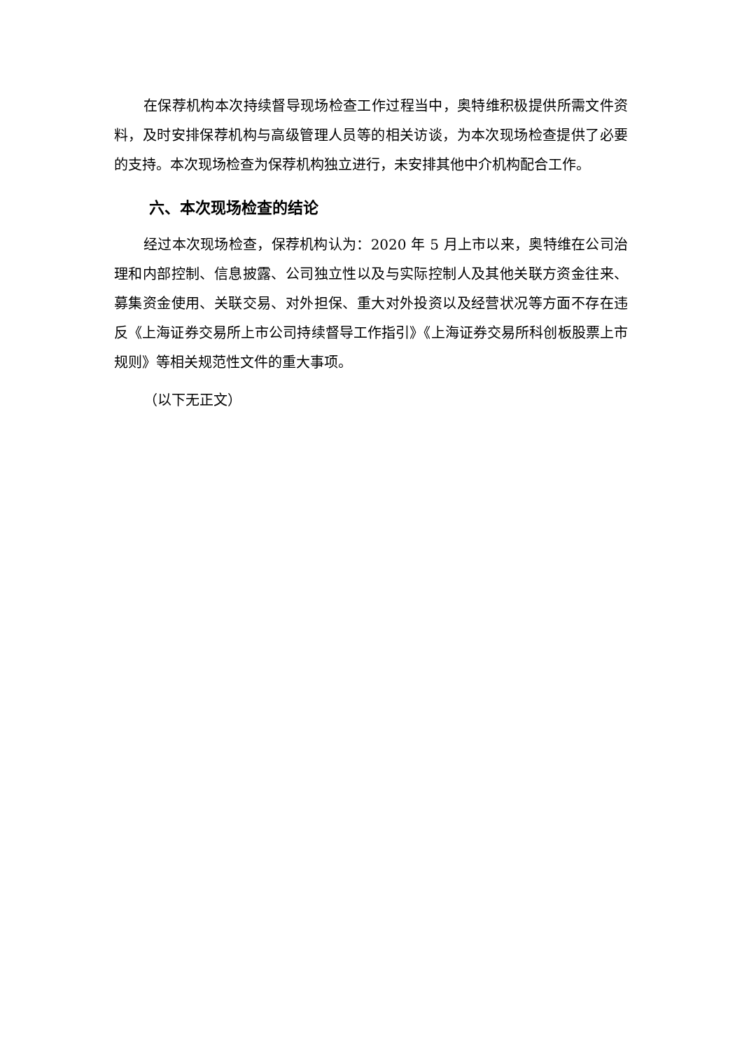在保荐机构本次持续督导现场检查工作过程当中，奥特维积极提供所需文件资料，及时安排保荐机构与高级管理人员等的相关访谈，为本次现场检查提供了必要的支持。本次现场检查为保荐机构独立进行，未安排其他中介机构配合工作。
六、本次现场检查的结论
经过本次现场检查，保荐机构认为：2020 年 5 月上市以来，奥特维在公司治理和内部控制、信息披露、公司独立性以及与实际控制人及其他关联方资金往来、募集资金使用、关联交易、对外担保、重大对外投资以及经营状况等方面不存在违反《上海证券交易所上市公司持续督导工作指引》《上海证券交易所科创板股票上市规则》等相关规范性文件的重大事项。
（以下无正文）